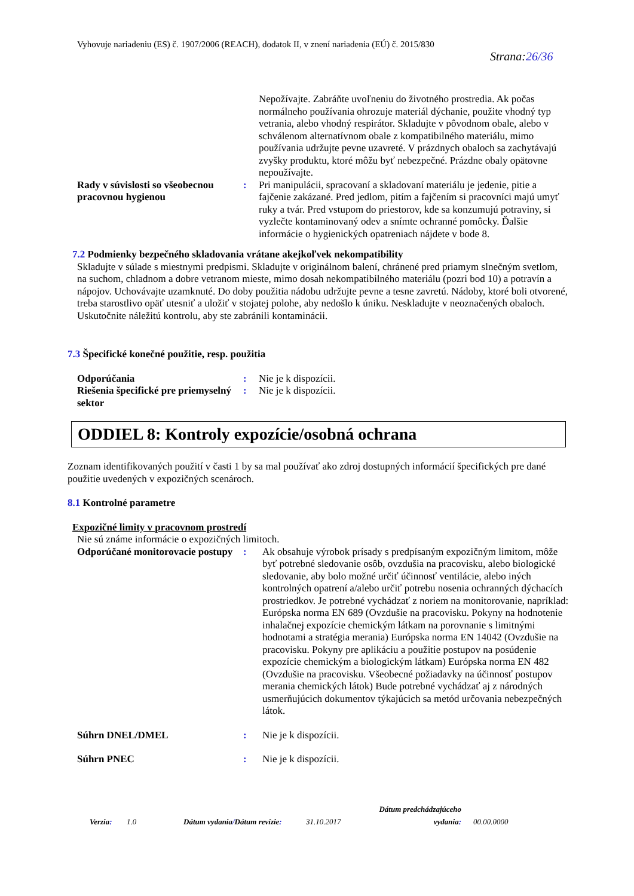Vyhovuje nariadeniu (ES) č. 1907/2006 (REACH), dodatok II, v znení nariadenia (EÚ) č. 2015/830
Strana:26/36
Nepožívajte. Zabráňte uvoľneniu do životného prostredia. Ak počas normálneho používania ohrozuje materiál dýchanie, použite vhodný typ vetrania, alebo vhodný respirátor. Skladujte v pôvodnom obale, alebo v schválenom alternatívnom obale z kompatibilného materiálu, mimo používania udržujte pevne uzavreté. V prázdnych obaloch sa zachytávajú zvyšky produktu, ktoré môžu byť nebezpečné. Prázdne obaly opätovne nepoužívajte.
Rady v súvislosti so všeobecnou pracovnou hygienou
: Pri manipulácii, spracovaní a skladovaní materiálu je jedenie, pitie a fajčenie zakázané. Pred jedlom, pitím a fajčením si pracovníci majú umyť ruky a tvár. Pred vstupom do priestorov, kde sa konzumujú potraviny, si vyzlečte kontaminovaný odev a snímte ochranné pomôcky. Ďalšie informácie o hygienických opatreniach nájdete v bode 8.
7.2 Podmienky bezpečného skladovania vrátane akejkoľvek nekompatibility
Skladujte v súlade s miestnymi predpismi. Skladujte v originálnom balení, chránené pred priamym slnečným svetlom, na suchom, chladnom a dobre vetranom mieste, mimo dosah nekompatibilného materiálu (pozri bod 10) a potravín a nápojov. Uchovávajte uzamknuté. Do doby použitia nádobu udržujte pevne a tesne zavretú. Nádoby, ktoré boli otvorené, treba starostlivo opäť utesniť a uložiť v stojatej polohe, aby nedošlo k úniku. Neskladujte v neoznačených obaloch. Uskutočnite náležitú kontrolu, aby ste zabránili kontaminácii.
7.3 Špecifické konečné použitie, resp. použitia
Odporúčania : Nie je k dispozícii.
Riešenia špecifické pre priemyselný sektor
: Nie je k dispozícii.
ODDIEL 8: Kontroly expozície/osobná ochrana
Zoznam identifikovaných použití v časti 1 by sa mal používať ako zdroj dostupných informácií špecifických pre dané použitie uvedených v expozičných scenároch.
8.1 Kontrolné parametre
Expozičné limity v pracovnom prostredí
Nie sú známe informácie o expozičných limitoch.
Odporúčané monitorovacie postupy
: Ak obsahuje výrobok prísady s predpísaným expozičným limitom, môže byť potrebné sledovanie osôb, ovzdušia na pracovisku, alebo biologické sledovanie, aby bolo možné určiť účinnosť ventilácie, alebo iných kontrolných opatrení a/alebo určiť potrebu nosenia ochranných dýchacích prostriedkov. Je potrebné vychádzať z noriem na monitorovanie, napríklad: Európska norma EN 689 (Ovzdušie na pracovisku. Pokyny na hodnotenie inhalačnej expozície chemickým látkam na porovnanie s limitnými hodnotami a stratégia merania) Európska norma EN 14042 (Ovzdušie na pracovisku. Pokyny pre aplikáciu a použitie postupov na posúdenie expozície chemickým a biologickým látkam) Európska norma EN 482 (Ovzdušie na pracovisku. Všeobecné požiadavky na účinnosť postupov merania chemických látok) Bude potrebné vychádzať aj z národných usmerňujúcich dokumentov týkajúcich sa metód určovania nebezpečných látok.
Súhrn DNEL/DMEL : Nie je k dispozícii.
Súhrn PNEC : Nie je k dispozícii.
Verzia:
1.0
Dátum vydania/Dátum revízie:
31.10.2017
Dátum predchádzajúceho vydania:
00.00.0000